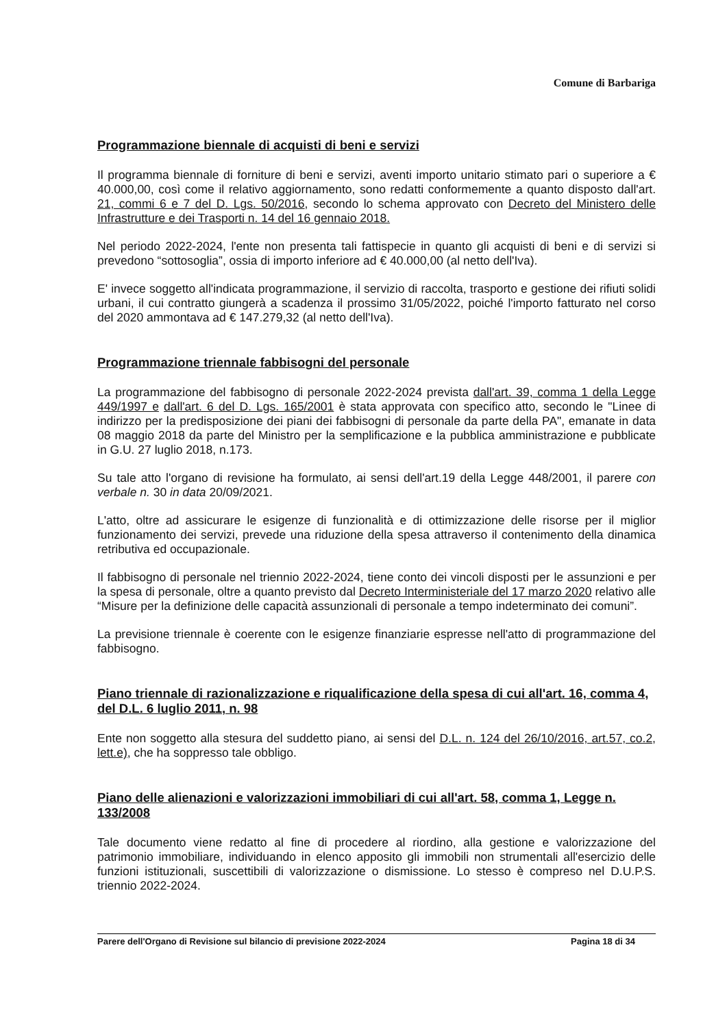Comune di Barbariga
Programmazione biennale di acquisti di beni e servizi
Il programma biennale di forniture di beni e servizi, aventi importo unitario stimato pari o superiore a € 40.000,00, così come il relativo aggiornamento, sono redatti conformemente a quanto disposto dall'art. 21, commi 6 e 7 del D. Lgs. 50/2016, secondo lo schema approvato con Decreto del Ministero delle Infrastrutture e dei Trasporti n. 14 del 16 gennaio 2018.
Nel periodo 2022-2024, l'ente non presenta tali fattispecie in quanto gli acquisti di beni e di servizi si prevedono “sottosoglia”, ossia di importo inferiore ad € 40.000,00 (al netto dell'Iva).
E' invece soggetto all'indicata programmazione, il servizio di raccolta, trasporto e gestione dei rifiuti solidi urbani, il cui contratto giungerà a scadenza il prossimo 31/05/2022, poiché l'importo fatturato nel corso del 2020 ammontava ad € 147.279,32 (al netto dell'Iva).
Programmazione triennale fabbisogni del personale
La programmazione del fabbisogno di personale 2022-2024 prevista dall'art. 39, comma 1 della Legge 449/1997 e dall'art. 6 del D. Lgs. 165/2001 è stata approvata con specifico atto, secondo le "Linee di indirizzo per la predisposizione dei piani dei fabbisogni di personale da parte della PA", emanate in data 08 maggio 2018 da parte del Ministro per la semplificazione e la pubblica amministrazione e pubblicate in G.U. 27 luglio 2018, n.173.
Su tale atto l'organo di revisione ha formulato, ai sensi dell'art.19 della Legge 448/2001, il parere con verbale n. 30 in data 20/09/2021.
L'atto, oltre ad assicurare le esigenze di funzionalità e di ottimizzazione delle risorse per il miglior funzionamento dei servizi, prevede una riduzione della spesa attraverso il contenimento della dinamica retributiva ed occupazionale.
Il fabbisogno di personale nel triennio 2022-2024, tiene conto dei vincoli disposti per le assunzioni e per la spesa di personale, oltre a quanto previsto dal Decreto Interministeriale del 17 marzo 2020 relativo alle “Misure per la definizione delle capacità assunzionali di personale a tempo indeterminato dei comuni”.
La previsione triennale è coerente con le esigenze finanziarie espresse nell'atto di programmazione del fabbisogno.
Piano triennale di razionalizzazione e riqualificazione della spesa di cui all'art. 16, comma 4, del D.L. 6 luglio 2011, n. 98
Ente non soggetto alla stesura del suddetto piano, ai sensi del D.L. n. 124 del 26/10/2016, art.57, co.2, lett.e), che ha soppresso tale obbligo.
Piano delle alienazioni e valorizzazioni immobiliari di cui all'art. 58, comma 1, Legge n. 133/2008
Tale documento viene redatto al fine di procedere al riordino, alla gestione e valorizzazione del patrimonio immobiliare, individuando in elenco apposito gli immobili non strumentali all'esercizio delle funzioni istituzionali, suscettibili di valorizzazione o dismissione. Lo stesso è compreso nel D.U.P.S. triennio 2022-2024.
Parere dell'Organo di Revisione sul bilancio di previsione 2022-2024 Pagina 18 di 34